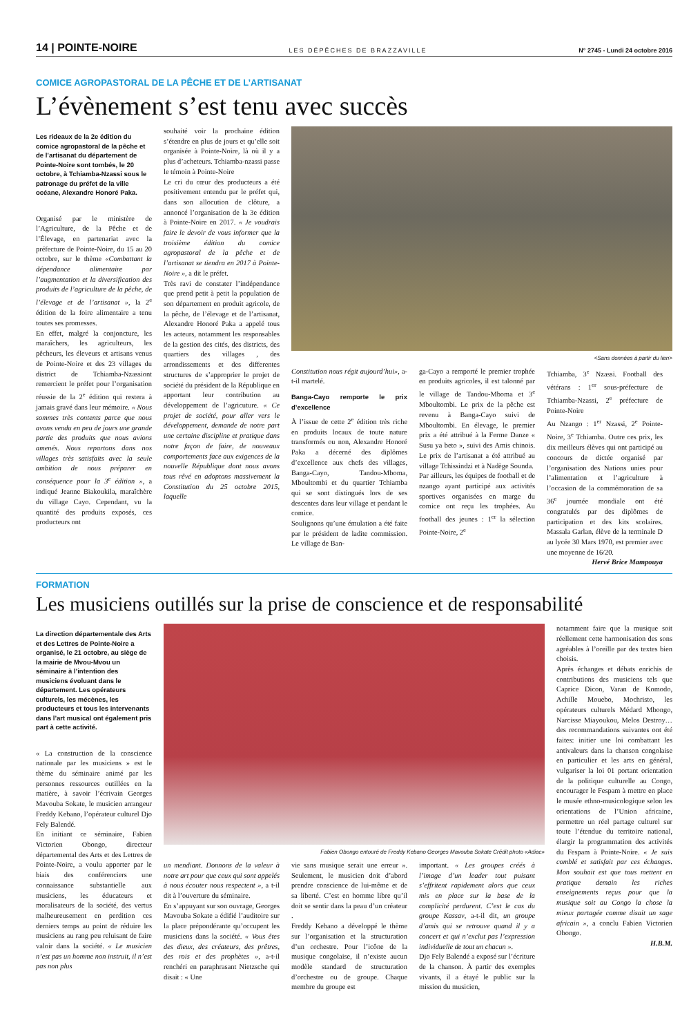14 | POINTE-NOIRE LES DÉPÊCHES DE BRAZZAVILLE N° 2745 - Lundi 24 octobre 2016
COMICE AGROPASTORAL DE LA PÊCHE ET DE L’ARTISANAT
L’évènement s’est tenu avec succès
Les rideaux de la 2e édition du comice agropastoral de la pêche et de l’artisanat du département de Pointe-Noire sont tombés, le 20 octobre, à Tchiamba-Nzassi sous le patronage du préfet de la ville océane, Alexandre Honoré Paka.
Organisé par le ministère de l’Agriculture, de la Pêche et de l’Élevage, en partenariat avec la préfecture de Pointe-Noire, du 15 au 20 octobre, sur le thème «Combattant la dépendance alimentaire par l’augmentation et la diversification des produits de l’agriculture de la pêche, de l’élevage et de l’artisanat », la 2<sup>e</sup> édition de la foire alimentaire a tenu toutes ses promesses.
En effet, malgré la conjoncture, les maraîchers, les agriculteurs, les pêcheurs, les éleveurs et artisans venus de Pointe-Noire et des 23 villages du district de Tchiamba-Nzassiont remercient le préfet pour l’organisation réussie de la 2<sup>e</sup> édition qui restera à jamais gravé dans leur mémoire. « Nous sommes très contents parce que nous avons vendu en peu de jours une grande partie des produits que nous avions amenés. Nous repartons dans nos villages très satisfaits avec la seule ambition de nous préparer en conséquence pour la 3<sup>e</sup> édition », a indiqué Jeanne Biakoukila, maraîchère du village Cayo. Cependant, vu la quantité des produits exposés, ces producteurs ont
souhaité voir la prochaine édition s’étendre en plus de jours et qu’elle soit organisée à Pointe-Noire, là où il y a plus d’acheteurs. Tchiamba-nzassi passe le témoin à Pointe-Noire
Le cri du cœur des producteurs a été positivement entendu par le préfet qui, dans son allocution de clôture, a annoncé l’organisation de la 3e édition à Pointe-Noire en 2017. « Je voudrais faire le devoir de vous informer que la troisième édition du comice agropastoral de la pêche et de l’artisanat se tiendra en 2017 à Pointe-Noire », a dit le préfet.
Très ravi de constater l’indépendance que prend petit à petit la population de son département en produit agricole, de la pêche, de l’élevage et de l’artisanat, Alexandre Honoré Paka a appelé tous les acteurs, notamment les responsables de la gestion des cités, des districts, des quartiers des villages , des arrondissements et des differentes structures de s’approprier le projet de société du président de la République en apportant leur contribution au développement de l’agricuture. « Ce projet de société, pour aller vers le développement, demande de notre part une certaine discipline et pratique dans notre façon de faire, de nouveaux comportements face aux exigences de la nouvelle République dont nous avons tous rêvé en adoptons massivement la Constitution du 25 octobre 2015, laquelle
<Sans données à partir du lien>
Constitution nous régit aujourd’hui», a-t-il martelé.
Banga-Cayo remporte le prix d’excellence
À l’issue de cette 2<sup>e</sup> édition très riche en produits locaux de toute nature transformés ou non, Alexandre Honoré Paka a décerné des diplômes d’excellence aux chefs des villages, Banga-Cayo, Tandou-Mboma, Mboultombi et du quartier Tchiamba qui se sont distingués lors de ses descentes dans leur village et pendant le comice.
Soulignons qu’une émulation a été faite par le président de ladite commission. Le village de Ban-
ga-Cayo a remporté le premier trophée en produits agricoles, il est talonné par le village de Tandou-Mboma et 3<sup>e</sup> Mboultombi. Le prix de la pêche est revenu à Banga-Cayo suivi de Mboultombi. En élevage, le premier prix a été attribué à la Ferme Danze « Susu ya beto », suivi des Amis chinois. Le prix de l’artisanat a été attribué au village Tchissindzi et à Nadège Sounda.
Par ailleurs, les équipes de football et de nzango ayant participé aux activités sportives organisées en marge du comice ont reçu les trophées. Au football des jeunes : 1<sup>er</sup> la sélection Pointe-Noire, 2<sup>e</sup>
Tchiamba, 3<sup>e</sup> Nzassi. Football des vétérans : 1<sup>er</sup> sous-préfecture de Tchiamba-Nzassi, 2<sup>e</sup> préfecture de Pointe-Noire
Au Nzango : 1<sup>er</sup> Nzassi, 2<sup>e</sup> Pointe-Noire, 3<sup>e</sup> Tchiamba. Outre ces prix, les dix meilleurs élèves qui ont participé au concours de dictée organisé par l’organisation des Nations unies pour l’alimentation et l’agriculture à l’occasion de la commémoration de sa 36<sup>e</sup> journée mondiale ont été congratulés par des diplômes de participation et des kits scolaires. Massala Garlan, élève de la terminale D au lycée 30 Mars 1970, est premier avec une moyenne de 16/20.
Hervé Brice Mampouya
FORMATION
Les musiciens outillés sur la prise de conscience et de responsabilité
La direction départementale des Arts et des Lettres de Pointe-Noire a organisé, le 21 octobre, au siège de la mairie de Mvou-Mvou un séminaire à l’intention des musiciens évoluant dans le département. Les opérateurs culturels, les mécènes, les producteurs et tous les intervenants dans l’art musical ont également pris part à cette activité.
« La construction de la conscience nationale par les musiciens » est le thème du séminaire animé par les personnes ressources outillées en la matière, à savoir l’écrivain Georges Mavouba Sokate, le musicien arrangeur Freddy Kebano, l’opérateur culturel Djo Fely Balendé.
En initiant ce séminaire, Fabien Victorien Obongo, directeur départemental des Arts et des Lettres de Pointe-Noire, a voulu apporter par le biais des conférenciers une connaissance substantielle aux musiciens, les éducateurs et moralisateurs de la société, des vertus malheureusement en perdition ces derniers temps au point de réduire les musiciens au rang peu reluisant de faire valoir dans la société. « Le musicien n’est pas un homme non instruit, il n’est pas non plus
Fabien Obongo entouré de Freddy Kebano Georges Mavouba Sokate Crédit photo «Adiac»
un mendiant. Donnons de la valeur à notre art pour que ceux qui sont appelés à nous écouter nous respectent », a t-il dit à l’ouverture du séminaire.
En s’appuyant sur son ouvrage, Georges Mavouba Sokate a édifié l’auditoire sur la place prépondérante qu’occupent les musiciens dans la société. « Vous êtes des dieux, des créateurs, des prêtres, des rois et des prophètes », a-t-il renchéri en paraphrasant Nietzsche qui disait : « Une
vie sans musique serait une erreur ». Seulement, le musicien doit d’abord prendre conscience de lui-même et de sa liberté. C’est en homme libre qu’il doit se sentir dans la peau d’un créateur .
Freddy Kebano a développé le thème sur l’organisation et la structuration d’un orchestre. Pour l’icône de la musique congolaise, il n’existe aucun modèle standard de structuration d’orchestre ou de groupe. Chaque membre du groupe est
important. « Les groupes créés à l’image d’un leader tout puisant s’effritent rapidement alors que ceux mis en place sur la base de la complicité perdurent. C’est le cas du groupe Kassav, a-t-il dit, un groupe d’amis qui se retrouve quand il y a concert et qui n’exclut pas l’expression individuelle de tout un chacun ».
Djo Fely Balendé a exposé sur l’écriture de la chanson. À partir des exemples vivants, il a étayé le public sur la mission du musicien,
notamment faire que la musique soit réellement cette harmonisation des sons agréables à l’oreille par des textes bien choisis.
Après échanges et débats enrichis de contributions des musiciens tels que Caprice Dicon, Varan de Komodo, Achille Mouebo, Mochristo, les opérateurs culturels Médard Mbongo, Narcisse Miayoukou, Melos Destroy… des recommandations suivantes ont été faites: initier une loi combattant les antivaleurs dans la chanson congolaise en particulier et les arts en général, vulgariser la loi 01 portant orientation de la politique culturelle au Congo, encourager le Fespam à mettre en place le musée ethno-musicologique selon les orientations de l’Union africaine, permettre un réel partage culturel sur toute l’étendue du territoire national, élargir la programmation des activités du Fespam à Pointe-Noire. « Je suis comblé et satisfait par ces échanges. Mon souhait est que tous mettent en pratique demain les riches enseignements reçus pour que la musique soit au Congo la chose la mieux partagée comme disait un sage africain », a conclu Fabien Victorien Obongo.
H.B.M.